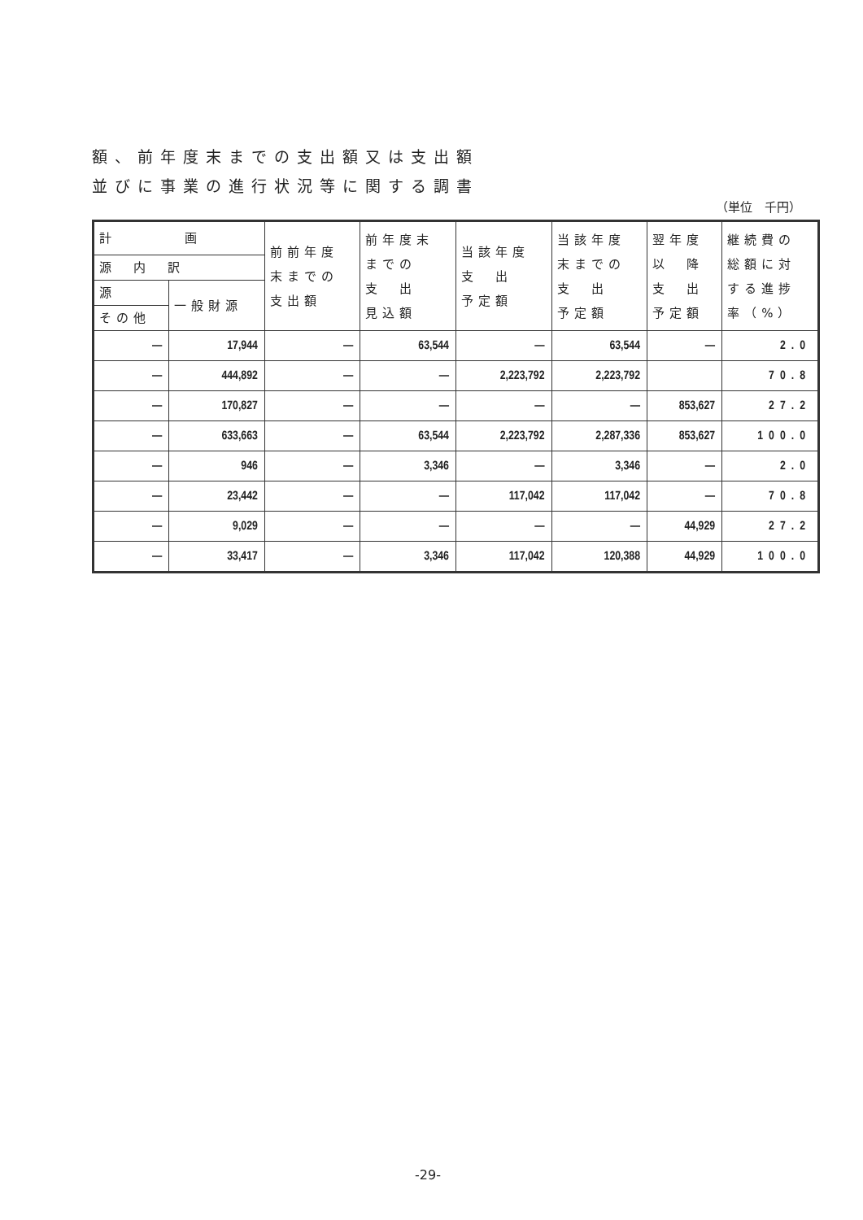額、前年度末までの支出額又は支出額
並びに事業の進行状況等に関する調書
（単位　千円）
| 計 画 | | 前前年度 末までの 支出額 | 前年度末 までの 支 出 見込額 | 当該年度 支 出 予定額 | 当該年度 末までの 支 出 予定額 | 翌年度 以 降 支 出 予定額 | 継続費の 総額に対 する進捗 率（%） |
| --- | --- | --- | --- | --- | --- | --- | --- |
| 源 内 訳 | | | | | | | |
| 源 | 一般財源 | | | | | | |
| その他 | | | | | | | |
| — | 17,944 | — | 63,544 | — | 63,544 | — | 2.0 |
| — | 444,892 | — | — | 2,223,792 | 2,223,792 | | 70.8 |
| — | 170,827 | — | — | — | — | 853,627 | 27.2 |
| — | 633,663 | — | 63,544 | 2,223,792 | 2,287,336 | 853,627 | 100.0 |
| — | 946 | — | 3,346 | — | 3,346 | — | 2.0 |
| — | 23,442 | — | — | 117,042 | 117,042 | — | 70.8 |
| — | 9,029 | — | — | — | — | 44,929 | 27.2 |
| — | 33,417 | — | 3,346 | 117,042 | 120,388 | 44,929 | 100.0 |
-29-